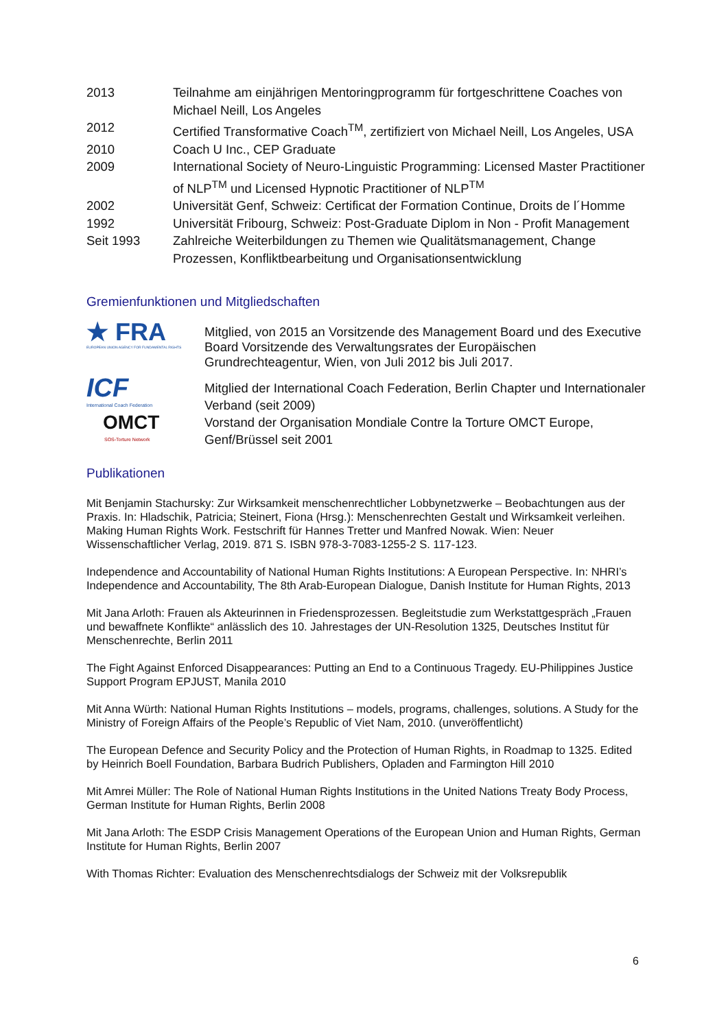| 2013 | Teilnahme am einjährigen Mentoringprogramm für fortgeschrittene Coaches von Michael Neill, Los Angeles |
| 2012 | Certified Transformative Coach<sup>TM</sup>, zertifiziert von Michael Neill, Los Angeles, USA |
| 2010 | Coach U Inc., CEP Graduate |
| 2009 | International Society of Neuro-Linguistic Programming: Licensed Master Practitioner of NLP<sup>TM</sup> und Licensed Hypnotic Practitioner of NLP<sup>TM</sup> |
| 2002 | Universität Genf, Schweiz: Certificat der Formation Continue, Droits de l´Homme |
| 1992 | Universität Fribourg, Schweiz: Post-Graduate Diplom in Non - Profit Management |
| Seit 1993 | Zahlreiche Weiterbildungen zu Themen wie Qualitätsmanagement, Change Prozessen, Konfliktbearbeitung und Organisationsentwicklung |
Gremienfunktionen und Mitgliedschaften
★ FRA
EUROPEAN UNION AGENCY FOR FUNDAMENTAL RIGHTS
Mitglied, von 2015 an Vorsitzende des Management Board und des Executive Board Vorsitzende des Verwaltungsrates der Europäischen Grundrechteagentur, Wien, von Juli 2012 bis Juli 2017.
ICF
International Coach Federation
OMCT
SOS-Torture Network
Mitglied der International Coach Federation, Berlin Chapter und Internationaler Verband (seit 2009)
Vorstand der Organisation Mondiale Contre la Torture OMCT Europe, Genf/Brüssel seit 2001
Publikationen
Mit Benjamin Stachursky: Zur Wirksamkeit menschenrechtlicher Lobbynetzwerke – Beobachtungen aus der Praxis. In: Hladschik, Patricia; Steinert, Fiona (Hrsg.): Menschenrechten Gestalt und Wirksamkeit verleihen. Making Human Rights Work. Festschrift für Hannes Tretter und Manfred Nowak. Wien: Neuer Wissenschaftlicher Verlag, 2019. 871 S. ISBN 978-3-7083-1255-2 S. 117-123.
Independence and Accountability of National Human Rights Institutions: A European Perspective. In: NHRI’s Independence and Accountability, The 8th Arab-European Dialogue, Danish Institute for Human Rights, 2013
Mit Jana Arloth: Frauen als Akteurinnen in Friedensprozessen. Begleitstudie zum Werkstattgespräch „Frauen und bewaffnete Konflikte“ anlässlich des 10. Jahrestages der UN-Resolution 1325, Deutsches Institut für Menschenrechte, Berlin 2011
The Fight Against Enforced Disappearances: Putting an End to a Continuous Tragedy. EU-Philippines Justice Support Program EPJUST, Manila 2010
Mit Anna Würth: National Human Rights Institutions – models, programs, challenges, solutions. A Study for the Ministry of Foreign Affairs of the People’s Republic of Viet Nam, 2010. (unveröffentlicht)
The European Defence and Security Policy and the Protection of Human Rights, in Roadmap to 1325. Edited by Heinrich Boell Foundation, Barbara Budrich Publishers, Opladen and Farmington Hill 2010
Mit Amrei Müller: The Role of National Human Rights Institutions in the United Nations Treaty Body Process, German Institute for Human Rights, Berlin 2008
Mit Jana Arloth: The ESDP Crisis Management Operations of the European Union and Human Rights, German Institute for Human Rights, Berlin 2007
With Thomas Richter: Evaluation des Menschenrechtsdialogs der Schweiz mit der Volksrepublik
6